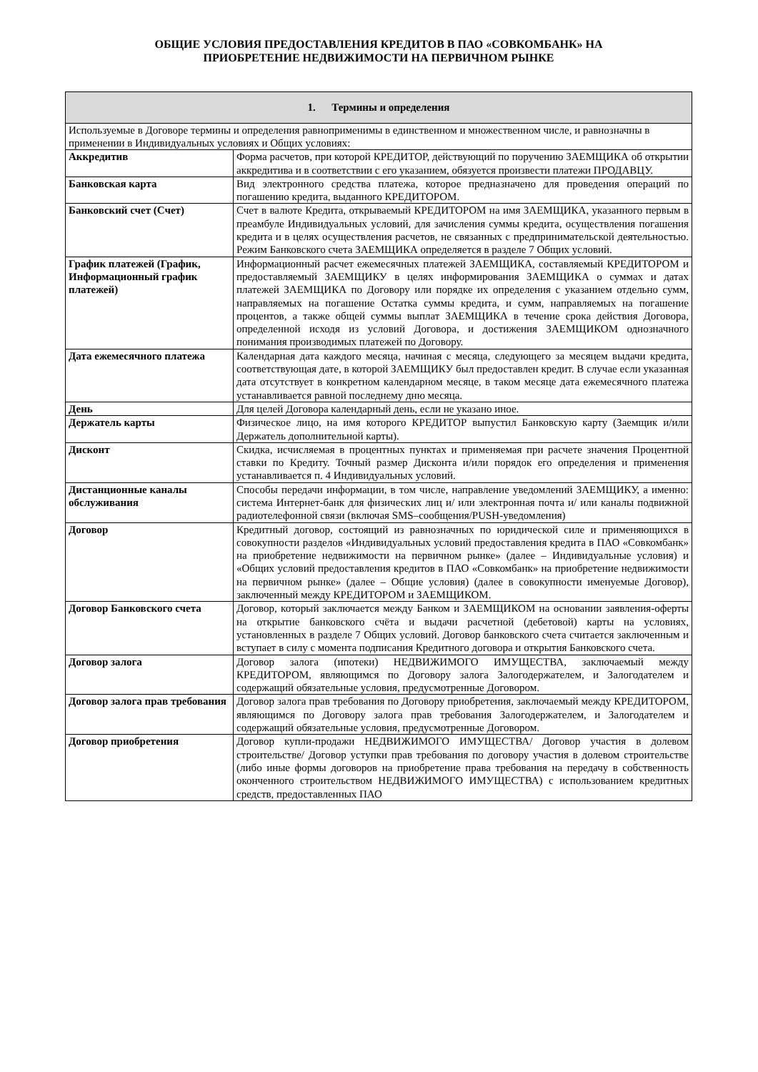ОБЩИЕ УСЛОВИЯ ПРЕДОСТАВЛЕНИЯ КРЕДИТОВ В ПАО «СОВКОМБАНК» НА
ПРИОБРЕТЕНИЕ НЕДВИЖИМОСТИ НА ПЕРВИЧНОМ РЫНКЕ
| 1. Термины и определения | |
| --- | --- |
| Используемые в Договоре термины и определения равноприменимы в единственном и множественном числе, и равнозначны в применении в Индивидуальных условиях и Общих условиях: | |
| Аккредитив | Форма расчетов, при которой КРЕДИТОР, действующий по поручению ЗАЕМЩИКА об открытии аккредитива и в соответствии с его указанием, обязуется произвести платежи ПРОДАВЦУ. |
| Банковская карта | Вид электронного средства платежа, которое предназначено для проведения операций по погашению кредита, выданного КРЕДИТОРОМ. |
| Банковский счет (Счет) | Счет в валюте Кредита, открываемый КРЕДИТОРОМ на имя ЗАЕМЩИКА, указанного первым в преамбуле Индивидуальных условий, для зачисления суммы кредита, осуществления погашения кредита и в целях осуществления расчетов, не связанных с предпринимательской деятельностью. Режим Банковского счета ЗАЕМЩИКА определяется в разделе 7 Общих условий. |
| График платежей (График, Информационный график платежей) | Информационный расчет ежемесячных платежей ЗАЕМЩИКА, составляемый КРЕДИТОРОМ и предоставляемый ЗАЕМЩИКУ в целях информирования ЗАЕМЩИКА о суммах и датах платежей ЗАЕМЩИКА по Договору или порядке их определения с указанием отдельно сумм, направляемых на погашение Остатка суммы кредита, и сумм, направляемых на погашение процентов, а также общей суммы выплат ЗАЕМЩИКА в течение срока действия Договора, определенной исходя из условий Договора, и достижения ЗАЕМЩИКОМ однозначного понимания производимых платежей по Договору. |
| Дата ежемесячного платежа | Календарная дата каждого месяца, начиная с месяца, следующего за месяцем выдачи кредита, соответствующая дате, в которой ЗАЕМЩИКУ был предоставлен кредит. В случае если указанная дата отсутствует в конкретном календарном месяце, в таком месяце дата ежемесячного платежа устанавливается равной последнему дню месяца. |
| День | Для целей Договора календарный день, если не указано иное. |
| Держатель карты | Физическое лицо, на имя которого КРЕДИТОР выпустил Банковскую карту (Заемщик и/или Держатель дополнительной карты). |
| Дисконт | Скидка, исчисляемая в процентных пунктах и применяемая при расчете значения Процентной ставки по Кредиту. Точный размер Дисконта и/или порядок его определения и применения устанавливается п. 4 Индивидуальных условий. |
| Дистанционные каналы обслуживания | Способы передачи информации, в том числе, направление уведомлений ЗАЕМЩИКУ, а именно: система Интернет-банк для физических лиц и/ или электронная почта и/ или каналы подвижной радиотелефонной связи (включая SMS–сообщения/PUSH-уведомления) |
| Договор | Кредитный договор, состоящий из равнозначных по юридической силе и применяющихся в совокупности разделов «Индивидуальных условий предоставления кредита в ПАО «Совкомбанк» на приобретение недвижимости на первичном рынке» (далее – Индивидуальные условия) и «Общих условий предоставления кредитов в ПАО «Совкомбанк» на приобретение недвижимости на первичном рынке» (далее – Общие условия) (далее в совокупности именуемые Договор), заключенный между КРЕДИТОРОМ и ЗАЕМЩИКОМ. |
| Договор Банковского счета | Договор, который заключается между Банком и ЗАЕМЩИКОМ на основании заявления-оферты на открытие банковского счёта и выдачи расчетной (дебетовой) карты на условиях, установленных в разделе 7 Общих условий. Договор банковского счета считается заключенным и вступает в силу с момента подписания Кредитного договора и открытия Банковского счета. |
| Договор залога | Договор залога (ипотеки) НЕДВИЖИМОГО ИМУЩЕСТВА, заключаемый между КРЕДИТОРОМ, являющимся по Договору залога Залогодержателем, и Залогодателем и содержащий обязательные условия, предусмотренные Договором. |
| Договор залога прав требования | Договор залога прав требования по Договору приобретения, заключаемый между КРЕДИТОРОМ, являющимся по Договору залога прав требования Залогодержателем, и Залогодателем и содержащий обязательные условия, предусмотренные Договором. |
| Договор приобретения | Договор купли-продажи НЕДВИЖИМОГО ИМУЩЕСТВА/ Договор участия в долевом строительстве/ Договор уступки прав требования по договору участия в долевом строительстве (либо иные формы договоров на приобретение права требования на передачу в собственность оконченного строительством НЕДВИЖИМОГО ИМУЩЕСТВА) с использованием кредитных средств, предоставленных ПАО |